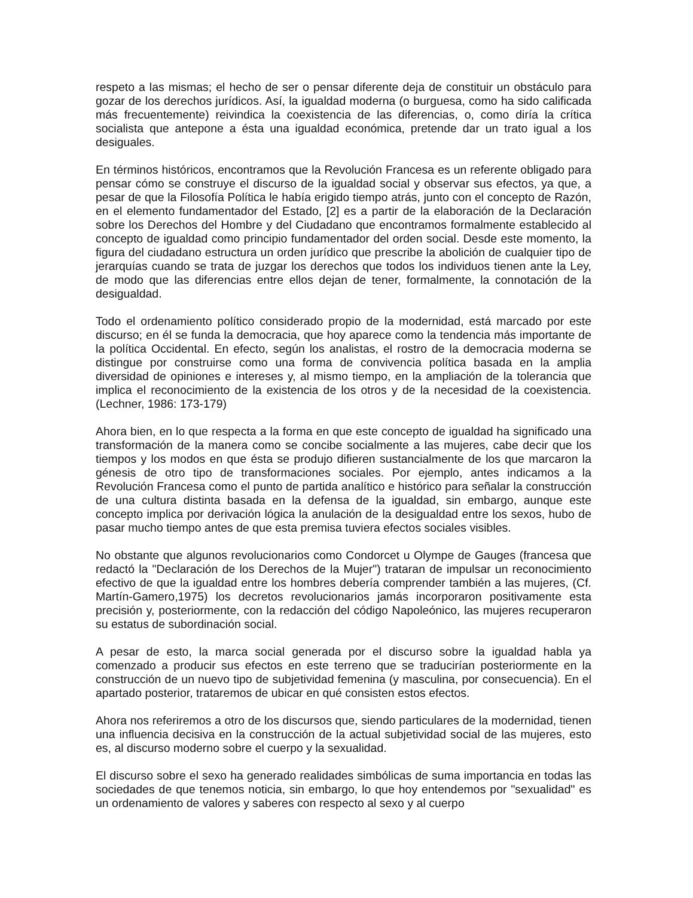respeto a las mismas; el hecho de ser o pensar diferente deja de constituir un obstáculo para gozar de los derechos jurídicos. Así, la igualdad moderna (o burguesa, como ha sido calificada más frecuentemente) reivindica la coexistencia de las diferencias, o, como diría la crítica socialista que antepone a ésta una igualdad económica, pretende dar un trato igual a los desiguales.
En términos históricos, encontramos que la Revolución Francesa es un referente obligado para pensar cómo se construye el discurso de la igualdad social y observar sus efectos, ya que, a pesar de que la Filosofía Política le había erigido tiempo atrás, junto con el concepto de Razón, en el elemento fundamentador del Estado, [2] es a partir de la elaboración de la Declaración sobre los Derechos del Hombre y del Ciudadano que encontramos formalmente establecido al concepto de igualdad como principio fundamentador del orden social. Desde este momento, la figura del ciudadano estructura un orden jurídico que prescribe la abolición de cualquier tipo de jerarquías cuando se trata de juzgar los derechos que todos los individuos tienen ante la Ley, de modo que las diferencias entre ellos dejan de tener, formalmente, la connotación de la desigualdad.
Todo el ordenamiento político considerado propio de la modernidad, está marcado por este discurso; en él se funda la democracia, que hoy aparece como la tendencia más importante de la política Occidental. En efecto, según los analistas, el rostro de la democracia moderna se distingue por construirse como una forma de convivencia política basada en la amplia diversidad de opiniones e intereses y, al mismo tiempo, en la ampliación de la tolerancia que implica el reconocimiento de la existencia de los otros y de la necesidad de la coexistencia. (Lechner, 1986: 173-179)
Ahora bien, en lo que respecta a la forma en que este concepto de igualdad ha significado una transformación de la manera como se concibe socialmente a las mujeres, cabe decir que los tiempos y los modos en que ésta se produjo difieren sustancialmente de los que marcaron la génesis de otro tipo de transformaciones sociales. Por ejemplo, antes indicamos a la Revolución Francesa como el punto de partida analítico e histórico para señalar la construcción de una cultura distinta basada en la defensa de la igualdad, sin embargo, aunque este concepto implica por derivación lógica la anulación de la desigualdad entre los sexos, hubo de pasar mucho tiempo antes de que esta premisa tuviera efectos sociales visibles.
No obstante que algunos revolucionarios como Condorcet u Olympe de Gauges (francesa que redactó la "Declaración de los Derechos de la Mujer") trataran de impulsar un reconocimiento efectivo de que la igualdad entre los hombres debería comprender también a las mujeres, (Cf. Martín-Gamero,1975) los decretos revolucionarios jamás incorporaron positivamente esta precisión y, posteriormente, con la redacción del código Napoleónico, las mujeres recuperaron su estatus de subordinación social.
A pesar de esto, la marca social generada por el discurso sobre la igualdad habla ya comenzado a producir sus efectos en este terreno que se traducirían posteriormente en la construcción de un nuevo tipo de subjetividad femenina (y masculina, por consecuencia). En el apartado posterior, trataremos de ubicar en qué consisten estos efectos.
Ahora nos referiremos a otro de los discursos que, siendo particulares de la modernidad, tienen una influencia decisiva en la construcción de la actual subjetividad social de las mujeres, esto es, al discurso moderno sobre el cuerpo y la sexualidad.
El discurso sobre el sexo ha generado realidades simbólicas de suma importancia en todas las sociedades de que tenemos noticia, sin embargo, lo que hoy entendemos por "sexualidad" es un ordenamiento de valores y saberes con respecto al sexo y al cuerpo